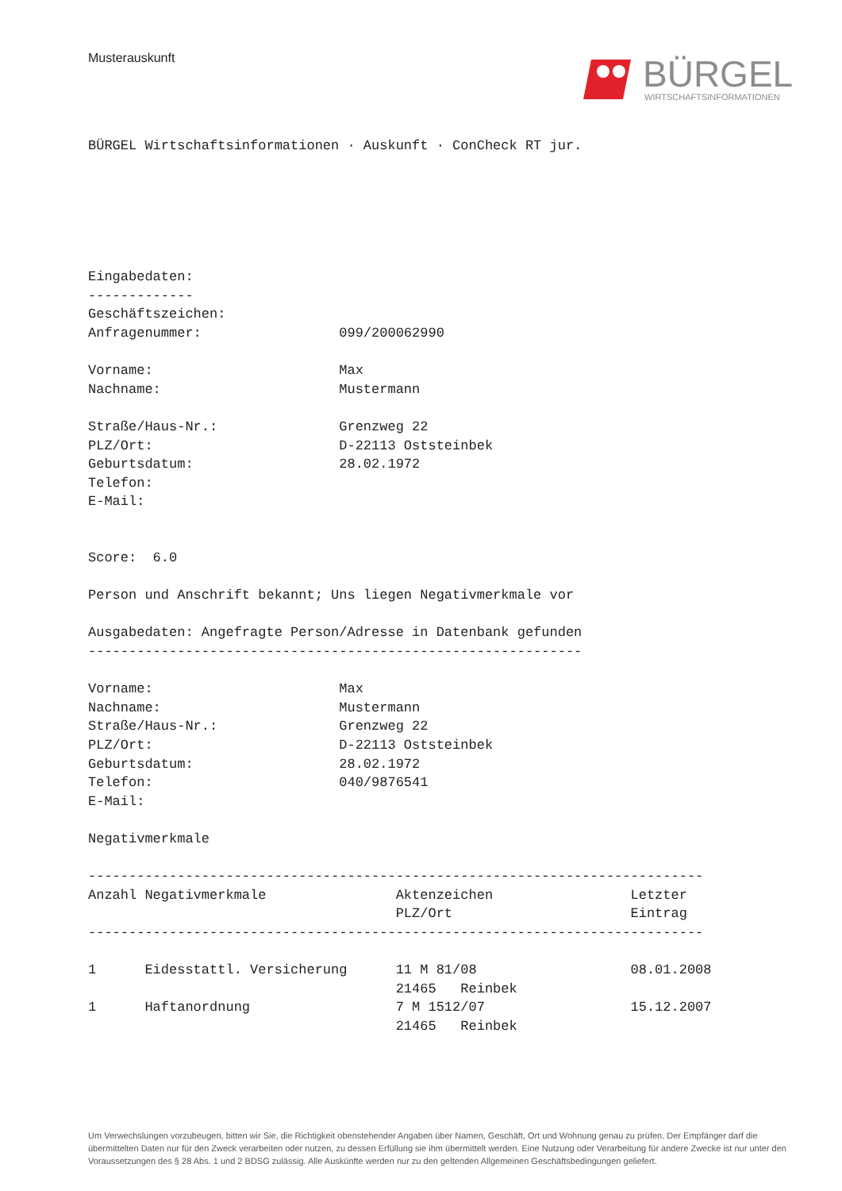Musterauskunft
BÜRGEL
WIRTSCHAFTSINFORMATIONEN
BÜRGEL Wirtschaftsinformationen · Auskunft · ConCheck RT jur.






Eingabedaten:
-------------
Geschäftszeichen:
Anfragenummer:                 099/200062990

Vorname:                       Max
Nachname:                      Mustermann

Straße/Haus-Nr.:               Grenzweg 22
PLZ/Ort:                       D-22113 Oststeinbek
Geburtsdatum:                  28.02.1972
Telefon:
E-Mail:


Score:  6.0

Person und Anschrift bekannt; Uns liegen Negativmerkmale vor

Ausgabedaten: Angefragte Person/Adresse in Datenbank gefunden
-------------------------------------------------------------

Vorname:                       Max
Nachname:                      Mustermann
Straße/Haus-Nr.:               Grenzweg 22
PLZ/Ort:                       D-22113 Oststeinbek
Geburtsdatum:                  28.02.1972
Telefon:                       040/9876541
E-Mail:

Negativmerkmale

----------------------------------------------------------------------------
Anzahl Negativmerkmale                Aktenzeichen                 Letzter
                                      PLZ/Ort                      Eintrag
----------------------------------------------------------------------------

1      Eidesstattl. Versicherung      11 M 81/08                   08.01.2008
                                      21465   Reinbek
1      Haftanordnung                  7 M 1512/07                  15.12.2007
                                      21465   Reinbek
Um Verwechslungen vorzubeugen, bitten wir Sie, die Richtigkeit obenstehender Angaben über Namen, Geschäft, Ort und Wohnung genau zu prüfen. Der Empfänger darf die übermittelten Daten nur für den Zweck verarbeiten oder nutzen, zu dessen Erfüllung sie ihm übermittelt werden. Eine Nutzung oder Verarbeitung für andere Zwecke ist nur unter den Voraussetzungen des § 28 Abs. 1 und 2 BDSG zulässig. Alle Auskünfte werden nur zu den geltenden Allgemeinen Geschäftsbedingungen geliefert.